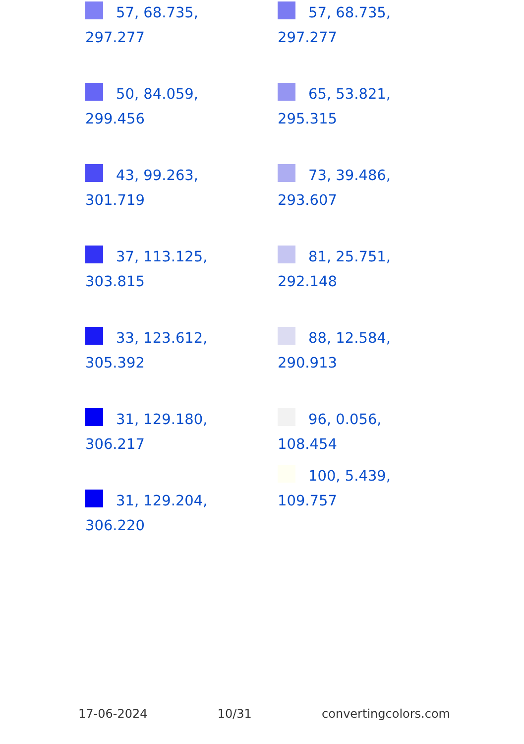57, 68.735, 297.277
50, 84.059, 299.456
43, 99.263, 301.719
37, 113.125, 303.815
33, 123.612, 305.392
31, 129.180, 306.217
31, 129.204, 306.220
57, 68.735, 297.277
65, 53.821, 295.315
73, 39.486, 293.607
81, 25.751, 292.148
88, 12.584, 290.913
96, 0.056, 108.454
100, 5.439, 109.757
17-06-2024 10/31 convertingcolors.com